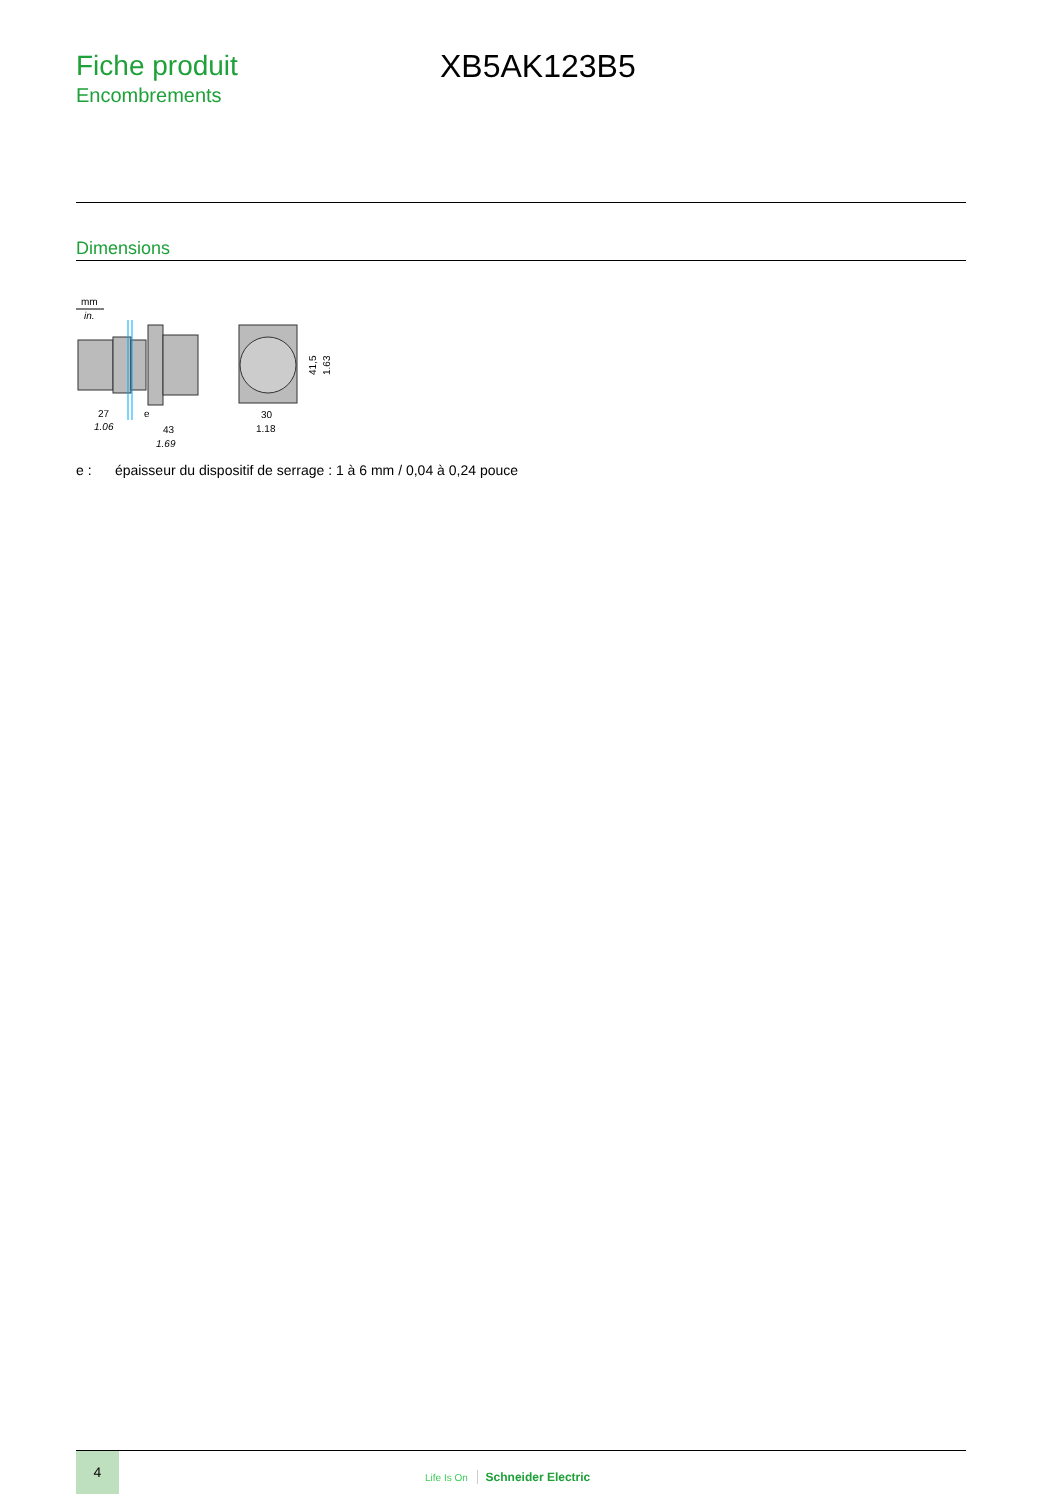Fiche produit
Encombrements
XB5AK123B5
Dimensions
mm
in.
27
1.06
e
43
1.69
30
1.18
41,5
1.63
e : épaisseur du dispositif de serrage : 1 à 6 mm / 0,04 à 0,24 pouce
4
Life Is On Schneider Electric